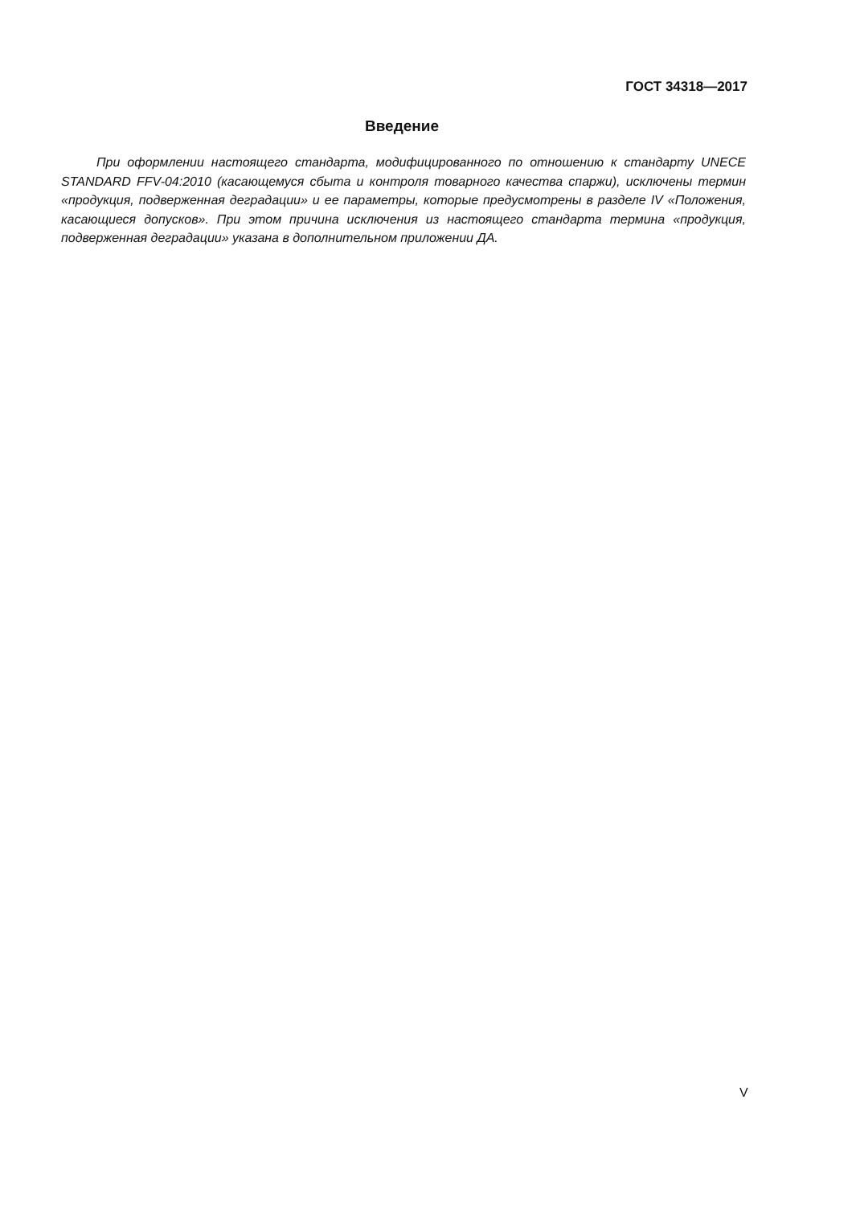ГОСТ 34318—2017
Введение
При оформлении настоящего стандарта, модифицированного по отношению к стандарту UNECE STANDARD FFV-04:2010 (касающемуся сбыта и контроля товарного качества спаржи), исключены термин «продукция, подверженная деградации» и ее параметры, которые предусмотрены в разделе IV «Положения, касающиеся допусков». При этом причина исключения из настоящего стандарта термина «продукция, подверженная деградации» указана в дополнительном приложении ДА.
V